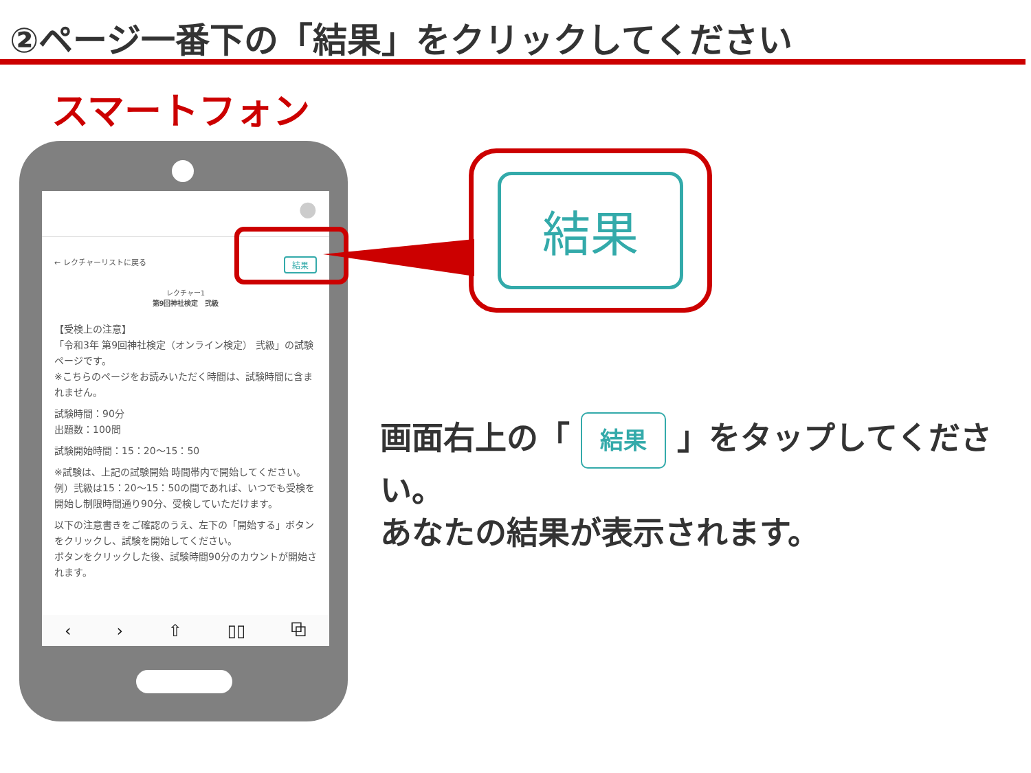②ページ一番下の「結果」をクリックしてください
スマートフォン
●
← レクチャーリストに戻る 結果
レクチャー1
第9回神社検定　弐級
【受検上の注意】
「令和3年 第9回神社検定（オンライン検定） 弐級」の試験ページです。
※こちらのページをお読みいただく時間は、試験時間に含まれません。
試験時間：90分
出題数：100問
試験開始時間：15：20～15：50
※試験は、上記の試験開始 時間帯内で開始してください。
例）弐級は15：20～15：50の間であれば、いつでも受検を開始し制限時間通り90分、受検していただけます。
以下の注意書きをご確認のうえ、左下の「開始する」ボタンをクリックし、試験を開始してください。
ボタンをクリックした後、試験時間90分のカウントが開始されます。
‹ › ⇧ ▯▯ ⧉
結果
画面右上の「 結果 」をタップしてください。
あなたの結果が表示されます。